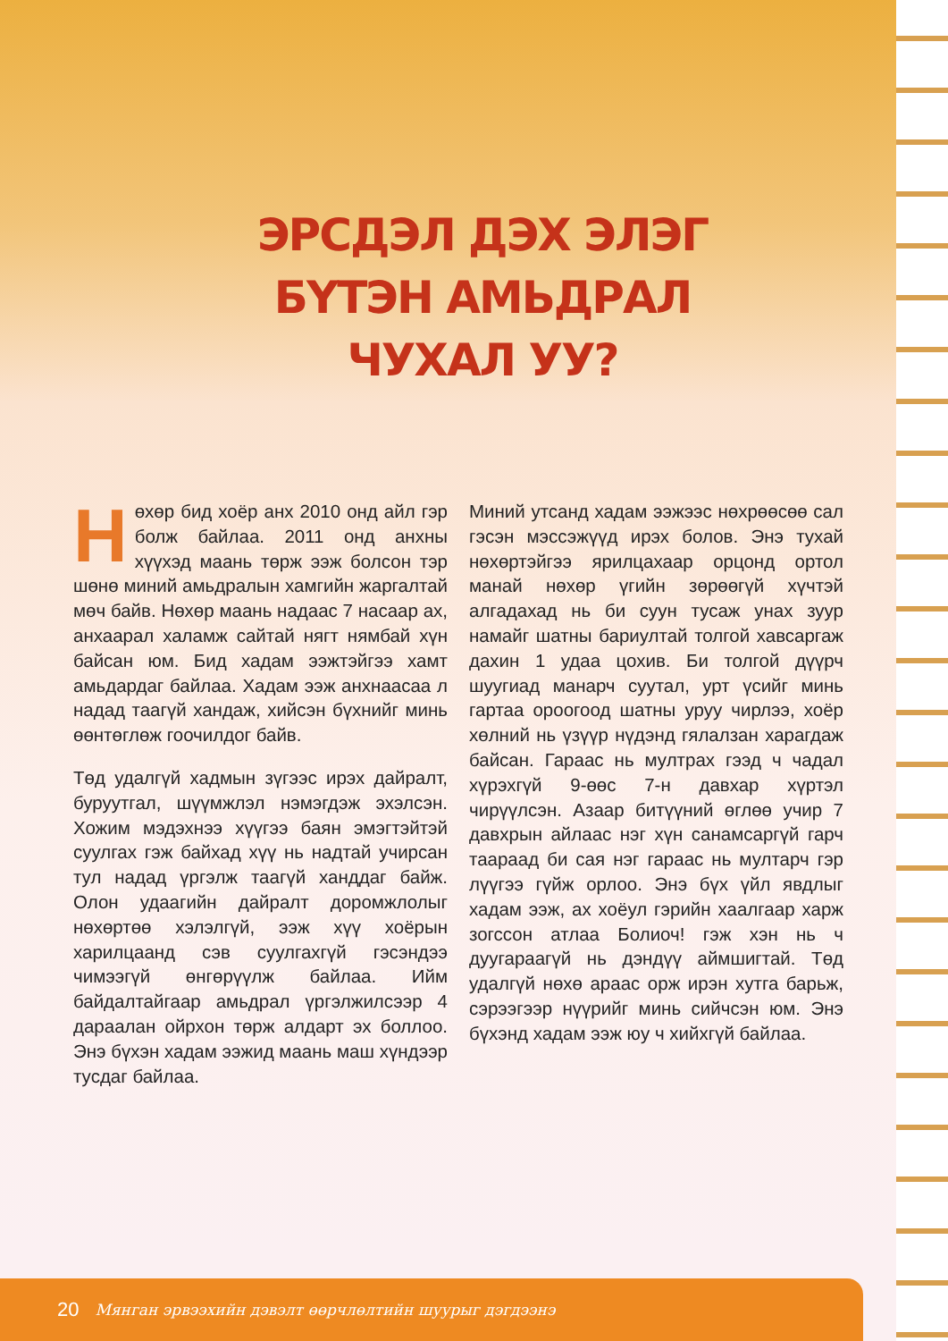ЭРСДЭЛ ДЭХ ЭЛЭГ БҮТЭН АМЬДРАЛ ЧУХАЛ УУ?
Нөхөр бид хоёр анх 2010 онд айл гэр болж байлаа. 2011 онд анхны хүүхэд маань төрж ээж болсон тэр шөнө миний амьдралын хамгийн жаргалтай мөч байв. Нөхөр маань надаас 7 насаар ах, анхаарал халамж сайтай нягт нямбай хүн байсан юм. Бид хадам ээжтэйгээ хамт амьдардаг байлаа. Хадам ээж анхнаасаа л надад таагүй хандаж, хийсэн бүхнийг минь өөнтөглөж гоочилдог байв.
Төд удалгүй хадмын зүгээс ирэх дайралт, буруутгал, шүүмжлэл нэмэгдэж эхэлсэн. Хожим мэдэхнээ хүүгээ баян эмэгтэйтэй суулгах гэж байхад хүү нь надтай учирсан тул надад үргэлж таагүй ханддаг байж. Олон удаагийн дайралт доромжлолыг нөхөртөө хэлэлгүй, ээж хүү хоёрын харилцаанд сэв суулгахгүй гэсэндээ чимээгүй өнгөрүүлж байлаа. Ийм байдалтайгаар амьдрал үргэлжилсээр 4 дараалан ойрхон төрж алдарт эх боллоо. Энэ бүхэн хадам ээжид маань маш хүндээр тусдаг байлаа.
Миний утсанд хадам ээжээс нөхрөөсөө сал гэсэн мэссэжүүд ирэх болов. Энэ тухай нөхөртэйгээ ярилцахаар орцонд ортол манай нөхөр үгийн зөрөөгүй хүчтэй алгадахад нь би суун тусаж унах зуур намайг шатны бариултай толгой хавсаргаж дахин 1 удаа цохив. Би толгой дүүрч шуугиад манарч суутал, урт үсийг минь гартаа ороогоод шатны уруу чирлээ, хоёр хөлний нь үзүүр нүдэнд гялалзан харагдаж байсан. Гараас нь мултрах гээд ч чадал хүрэхгүй 9-өөс 7-н давхар хүртэл чирүүлсэн. Азаар битүүний өглөө учир 7 давхрын айлаас нэг хүн санамсаргүй гарч таараад би сая нэг гараас нь мултарч гэр лүүгээ гүйж орлоо. Энэ бүх үйл явдлыг хадам ээж, ах хоёул гэрийн хаалгаар харж зогссон атлаа Болиоч! гэж хэн нь ч дуугараагүй нь дэндүү аймшигтай. Төд удалгүй нөхө араас орж ирэн хутга барьж, сэрээгээр нүүрийг минь сийчсэн юм. Энэ бүхэнд хадам ээж юу ч хийхгүй байлаа.
20 Мянган эрвээхийн дэвэлт өөрчлөлтийн шуурыг дэгдээнэ